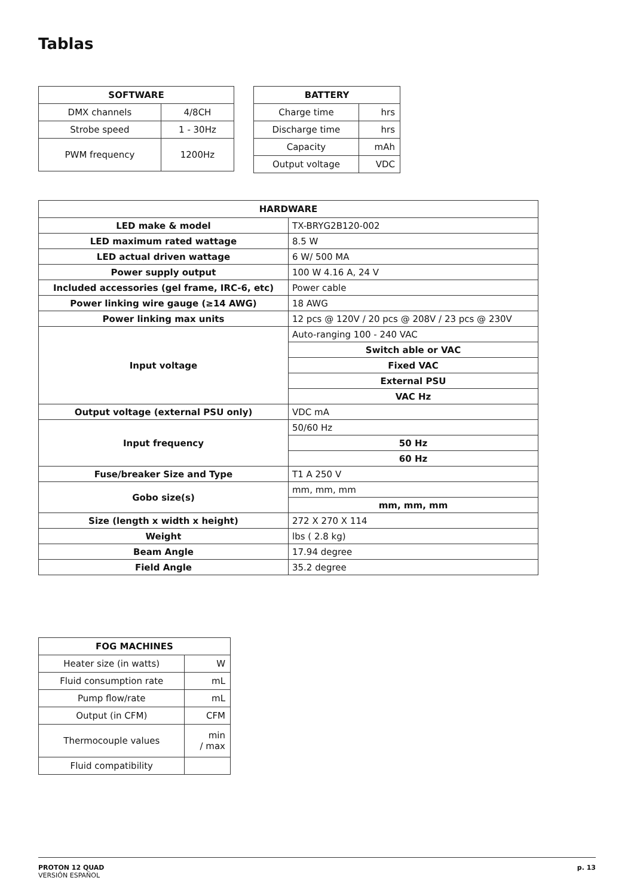Tablas
| SOFTWARE | |
| --- | --- |
| DMX channels | 4/8CH |
| Strobe speed | 1 - 30Hz |
| PWM frequency | 1200Hz |
| BATTERY | |
| --- | --- |
| Charge time | hrs |
| Discharge time | hrs |
| Capacity | mAh |
| Output voltage | VDC |
| HARDWARE | |
| --- | --- |
| LED make & model | TX-BRYG2B120-002 |
| LED maximum rated wattage | 8.5 W |
| LED actual driven wattage | 6 W/ 500 MA |
| Power supply output | 100 W 4.16 A, 24 V |
| Included accessories (gel frame, IRC-6, etc) | Power cable |
| Power linking wire gauge (≥14 AWG) | 18 AWG |
| Power linking max units | 12 pcs @ 120V / 20 pcs @ 208V / 23 pcs @ 230V |
| Input voltage | Auto-ranging 100 - 240 VAC |
| | Switch able or VAC |
| | Fixed VAC |
| | External PSU |
| | VAC Hz |
| Output voltage (external PSU only) | VDC mA |
| Input frequency | 50/60 Hz |
| | 50 Hz |
| | 60 Hz |
| Fuse/breaker Size and Type | T1 A 250 V |
| Gobo size(s) | mm, mm, mm |
| | mm, mm, mm |
| Size (length x width x height) | 272 X 270 X 114 |
| Weight | lbs ( 2.8 kg) |
| Beam Angle | 17.94 degree |
| Field Angle | 35.2 degree |
| FOG MACHINES | |
| --- | --- |
| Heater size (in watts) | W |
| Fluid consumption rate | mL |
| Pump flow/rate | mL |
| Output (in CFM) | CFM |
| Thermocouple values | min / max |
| Fluid compatibility | |
p. 13
PROTON 12 QUAD
VERSIÓN ESPAÑOL